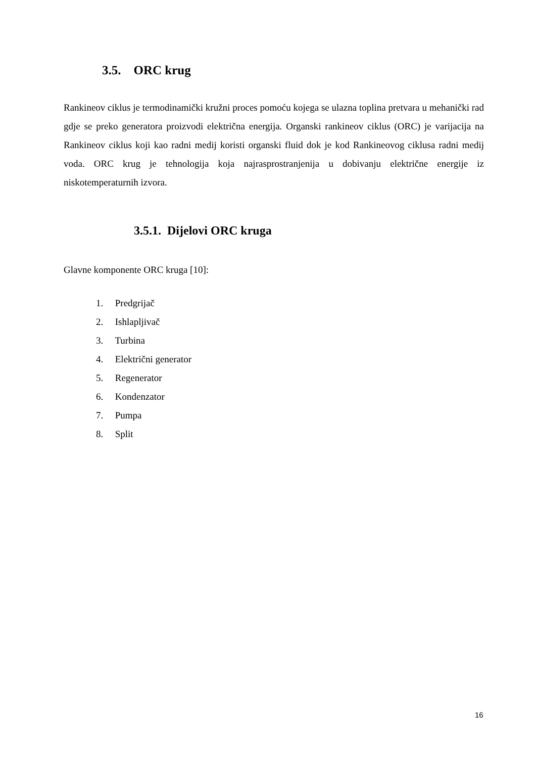3.5. ORC krug
Rankineov ciklus je termodinamički kružni proces pomoću kojega se ulazna toplina pretvara u mehanički rad gdje se preko generatora proizvodi električna energija. Organski rankineov ciklus (ORC) je varijacija na Rankineov ciklus koji kao radni medij koristi organski fluid dok je kod Rankineovog ciklusa radni medij voda. ORC krug je tehnologija koja najrasprostranjenija u dobivanju električne energije iz niskotemperaturnih izvora.
3.5.1. Dijelovi ORC kruga
Glavne komponente ORC kruga [10]:
1. Predgrijač
2. Ishlapljivač
3. Turbina
4. Električni generator
5. Regenerator
6. Kondenzator
7. Pumpa
8. Split
16